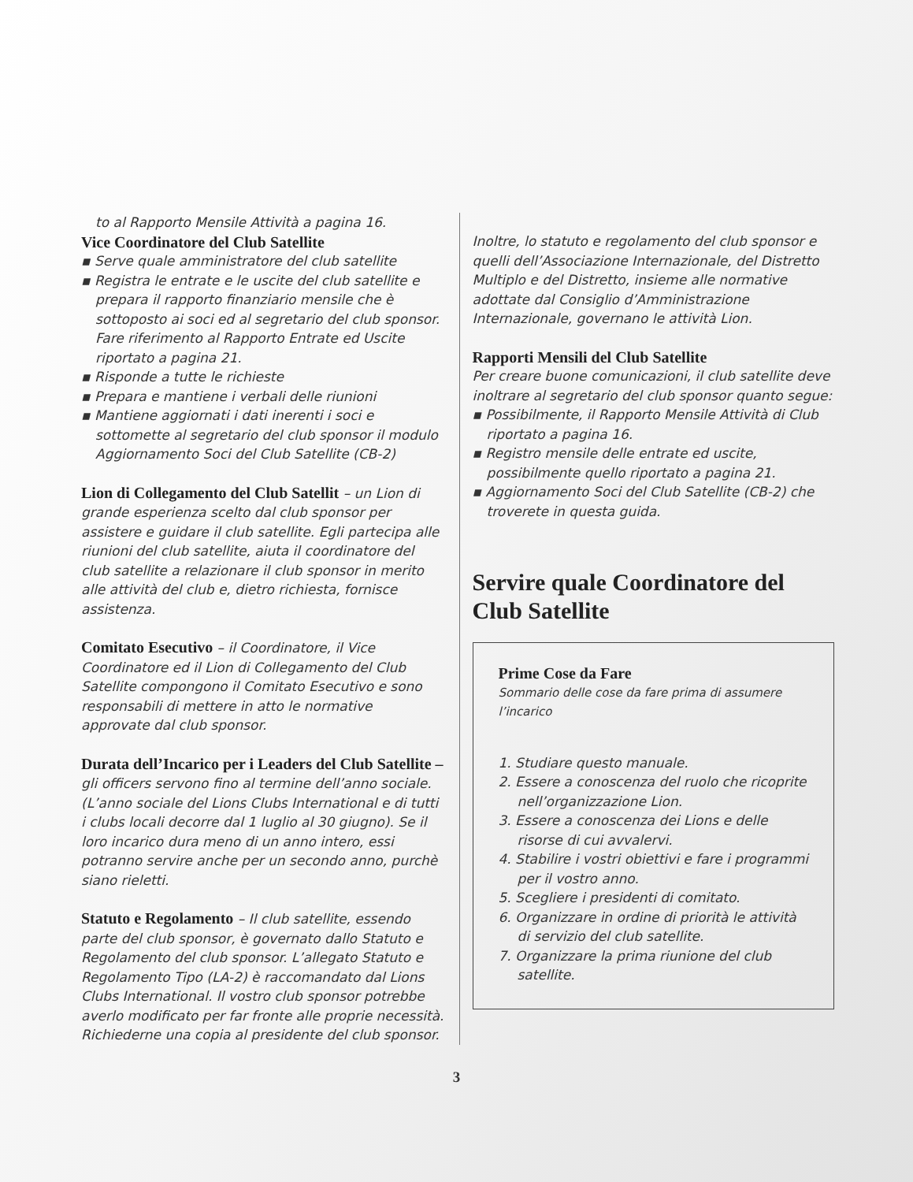to al Rapporto Mensile Attività a pagina 16.
Vice Coordinatore del Club Satellite
▪ Serve quale amministratore del club satellite
▪ Registra le entrate e le uscite del club satellite e prepara il rapporto finanziario mensile che è sottoposto ai soci ed al segretario del club sponsor. Fare riferimento al Rapporto Entrate ed Uscite riportato a pagina 21.
▪ Risponde a tutte le richieste
▪ Prepara e mantiene i verbali delle riunioni
▪ Mantiene aggiornati i dati inerenti i soci e sottomette al segretario del club sponsor il modulo Aggiornamento Soci del Club Satellite (CB-2)
Lion di Collegamento del Club Satellit – un Lion di grande esperienza scelto dal club sponsor per assistere e guidare il club satellite. Egli partecipa alle riunioni del club satellite, aiuta il coordinatore del club satellite a relazionare il club sponsor in merito alle attività del club e, dietro richiesta, fornisce assistenza.
Comitato Esecutivo – il Coordinatore, il Vice Coordinatore ed il Lion di Collegamento del Club Satellite compongono il Comitato Esecutivo e sono responsabili di mettere in atto le normative approvate dal club sponsor.
Durata dell’Incarico per i Leaders del Club Satellite – gli officers servono fino al termine dell’anno sociale. (L’anno sociale del Lions Clubs International e di tutti i clubs locali decorre dal 1 luglio al 30 giugno). Se il loro incarico dura meno di un anno intero, essi potranno servire anche per un secondo anno, purchè siano rieletti.
Statuto e Regolamento – Il club satellite, essendo parte del club sponsor, è governato dallo Statuto e Regolamento del club sponsor. L’allegato Statuto e Regolamento Tipo (LA-2) è raccomandato dal Lions Clubs International. Il vostro club sponsor potrebbe averlo modificato per far fronte alle proprie necessità. Richiederne una copia al presidente del club sponsor.
Inoltre, lo statuto e regolamento del club sponsor e quelli dell’Associazione Internazionale, del Distretto Multiplo e del Distretto, insieme alle normative adottate dal Consiglio d’Amministrazione Internazionale, governano le attività Lion.
Rapporti Mensili del Club Satellite
Per creare buone comunicazioni, il club satellite deve inoltrare al segretario del club sponsor quanto segue:
▪ Possibilmente, il Rapporto Mensile Attività di Club riportato a pagina 16.
▪ Registro mensile delle entrate ed uscite, possibilmente quello riportato a pagina 21.
▪ Aggiornamento Soci del Club Satellite (CB-2) che troverete in questa guida.
Servire quale Coordinatore del Club Satellite
Prime Cose da Fare
Sommario delle cose da fare prima di assumere l’incarico
1. Studiare questo manuale.
2. Essere a conoscenza del ruolo che ricoprite nell’organizzazione Lion.
3. Essere a conoscenza dei Lions e delle risorse di cui avvalervi.
4. Stabilire i vostri obiettivi e fare i programmi per il vostro anno.
5. Scegliere i presidenti di comitato.
6. Organizzare in ordine di priorità le attività di servizio del club satellite.
7. Organizzare la prima riunione del club satellite.
3